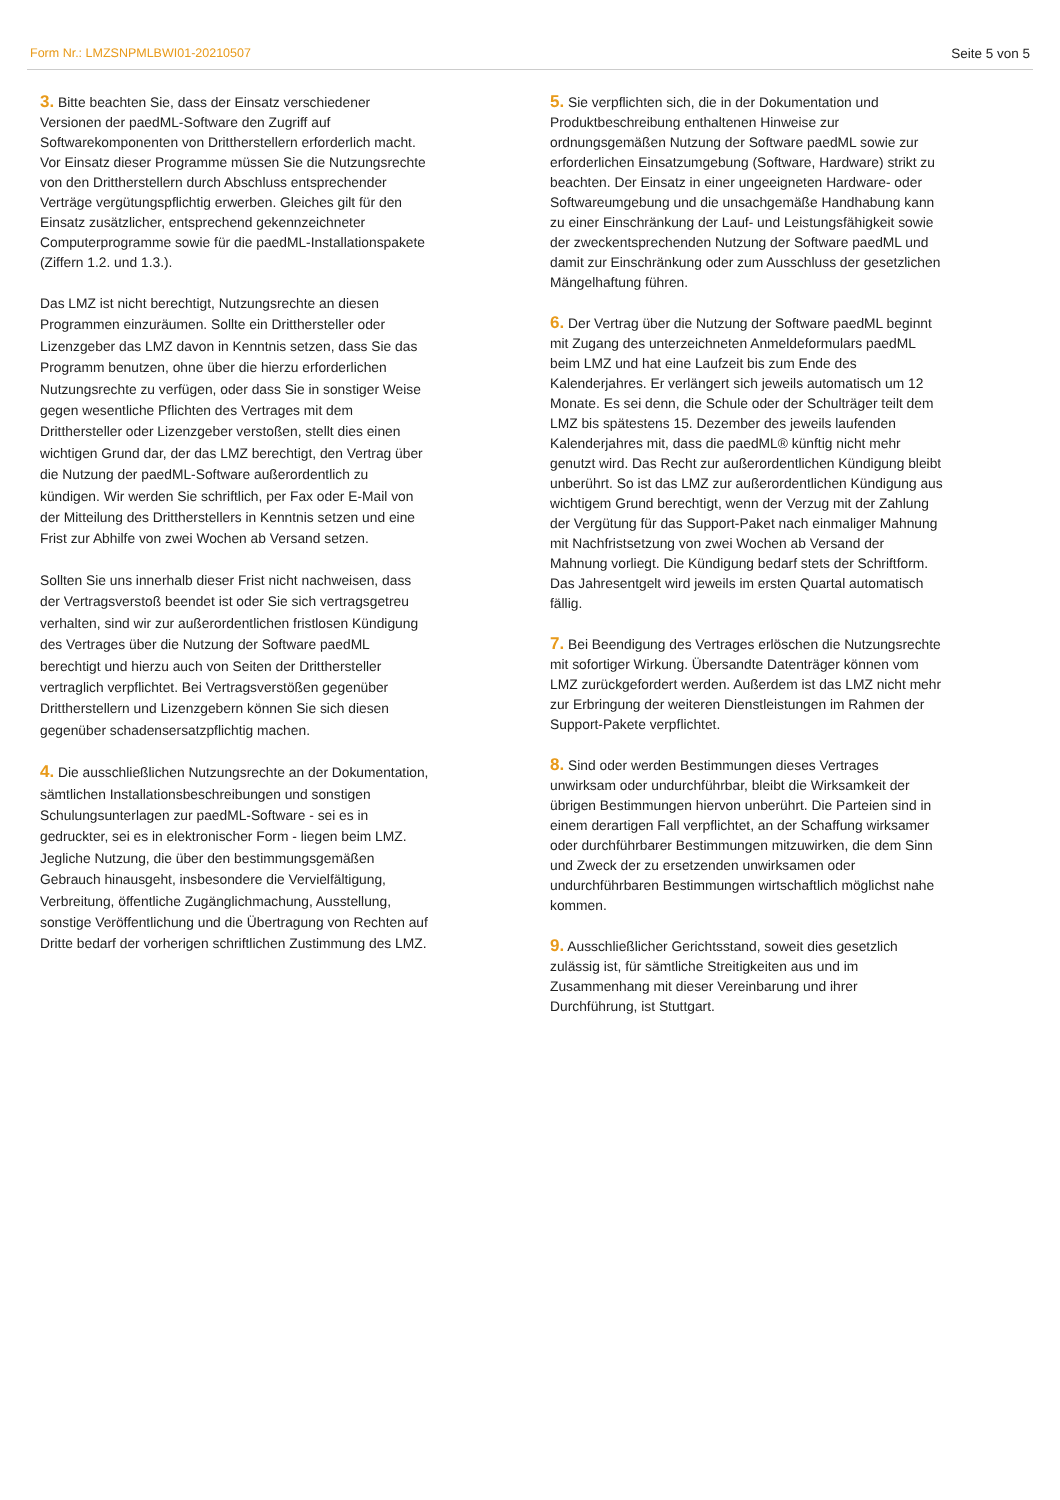Form Nr.: LMZSNPMLBWI01-20210507 Seite 5 von 5
3. Bitte beachten Sie, dass der Einsatz verschiedener Versionen der paedML-Software den Zugriff auf Softwarekomponenten von Drittherstellern erforderlich macht. Vor Einsatz dieser Programme müssen Sie die Nutzungsrechte von den Drittherstellern durch Abschluss entsprechender Verträge vergütungspflichtig erwerben. Gleiches gilt für den Einsatz zusätzlicher, entsprechend gekennzeichneter Computerprogramme sowie für die paedML-Installationspakete (Ziffern 1.2. und 1.3.).
Das LMZ ist nicht berechtigt, Nutzungsrechte an diesen Programmen einzuräumen. Sollte ein Dritthersteller oder Lizenzgeber das LMZ davon in Kenntnis setzen, dass Sie das Programm benutzen, ohne über die hierzu erforderlichen Nutzungsrechte zu verfügen, oder dass Sie in sonstiger Weise gegen wesentliche Pflichten des Vertrages mit dem Dritthersteller oder Lizenzgeber verstoßen, stellt dies einen wichtigen Grund dar, der das LMZ berechtigt, den Vertrag über die Nutzung der paedML-Software außerordentlich zu kündigen. Wir werden Sie schriftlich, per Fax oder E-Mail von der Mitteilung des Drittherstellers in Kenntnis setzen und eine Frist zur Abhilfe von zwei Wochen ab Versand setzen.
Sollten Sie uns innerhalb dieser Frist nicht nachweisen, dass der Vertragsverstoß beendet ist oder Sie sich vertragsgetreu verhalten, sind wir zur außerordentlichen fristlosen Kündigung des Vertrages über die Nutzung der Software paedML berechtigt und hierzu auch von Seiten der Dritthersteller vertraglich verpflichtet. Bei Vertragsverstößen gegenüber Drittherstellern und Lizenzgebern können Sie sich diesen gegenüber schadensersatzpflichtig machen.
4. Die ausschließlichen Nutzungsrechte an der Dokumentation, sämtlichen Installationsbeschreibungen und sonstigen Schulungsunterlagen zur paedML-Software - sei es in gedruckter, sei es in elektronischer Form - liegen beim LMZ. Jegliche Nutzung, die über den bestimmungsgemäßen Gebrauch hinausgeht, insbesondere die Vervielfältigung, Verbreitung, öffentliche Zugänglichmachung, Ausstellung, sonstige Veröffentlichung und die Übertragung von Rechten auf Dritte bedarf der vorherigen schriftlichen Zustimmung des LMZ.
5. Sie verpflichten sich, die in der Dokumentation und Produktbeschreibung enthaltenen Hinweise zur ordnungsgemäßen Nutzung der Software paedML sowie zur erforderlichen Einsatzumgebung (Software, Hardware) strikt zu beachten. Der Einsatz in einer ungeeigneten Hardware- oder Softwareumgebung und die unsachgemäße Handhabung kann zu einer Einschränkung der Lauf- und Leistungsfähigkeit sowie der zweckentsprechenden Nutzung der Software paedML und damit zur Einschränkung oder zum Ausschluss der gesetzlichen Mängelhaftung führen.
6. Der Vertrag über die Nutzung der Software paedML beginnt mit Zugang des unterzeichneten Anmeldeformulars paedML beim LMZ und hat eine Laufzeit bis zum Ende des Kalenderjahres. Er verlängert sich jeweils automatisch um 12 Monate. Es sei denn, die Schule oder der Schulträger teilt dem LMZ bis spätestens 15. Dezember des jeweils laufenden Kalenderjahres mit, dass die paedML® künftig nicht mehr genutzt wird. Das Recht zur außerordentlichen Kündigung bleibt unberührt. So ist das LMZ zur außerordentlichen Kündigung aus wichtigem Grund berechtigt, wenn der Verzug mit der Zahlung der Vergütung für das Support-Paket nach einmaliger Mahnung mit Nachfristsetzung von zwei Wochen ab Versand der Mahnung vorliegt. Die Kündigung bedarf stets der Schriftform. Das Jahresentgelt wird jeweils im ersten Quartal automatisch fällig.
7. Bei Beendigung des Vertrages erlöschen die Nutzungsrechte mit sofortiger Wirkung. Übersandte Datenträger können vom LMZ zurückgefordert werden. Außerdem ist das LMZ nicht mehr zur Erbringung der weiteren Dienstleistungen im Rahmen der Support-Pakete verpflichtet.
8. Sind oder werden Bestimmungen dieses Vertrages unwirksam oder undurchführbar, bleibt die Wirksamkeit der übrigen Bestimmungen hiervon unberührt. Die Parteien sind in einem derartigen Fall verpflichtet, an der Schaffung wirksamer oder durchführbarer Bestimmungen mitzuwirken, die dem Sinn und Zweck der zu ersetzenden unwirksamen oder undurchführbaren Bestimmungen wirtschaftlich möglichst nahe kommen.
9. Ausschließlicher Gerichtsstand, soweit dies gesetzlich zulässig ist, für sämtliche Streitigkeiten aus und im Zusammenhang mit dieser Vereinbarung und ihrer Durchführung, ist Stuttgart.